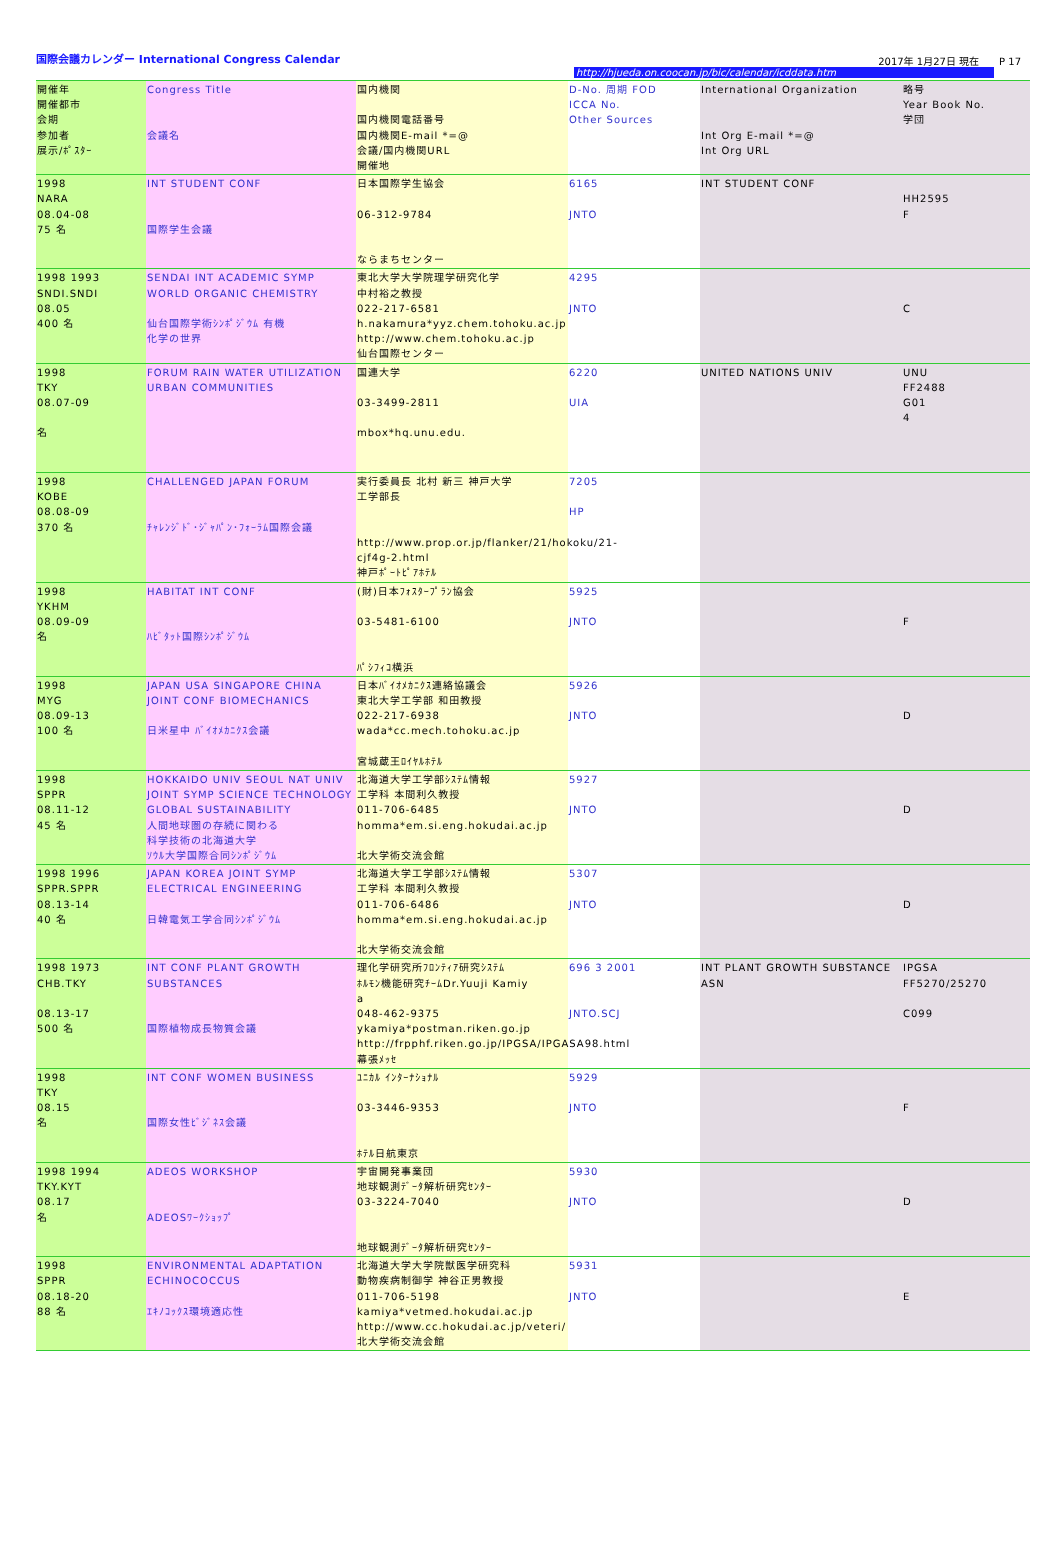国際会議カレンダー International Congress Calendar 2017年 1月27日 現在　　P 17
http://hjueda.on.coocan.jp/bic/calendar/icddata.htm
| 開催年 開催都市 会期 参加者 展示/ﾎﾟｽﾀｰ | Congress Title 会議名 | 国内機関 国内機関電話番号 国内機関E-mail *=@ 会議/国内機関URL 開催地 | D-No. 周期 FOD ICCA No. Other Sources | International Organization Int Org E-mail *=@ Int Org URL | 略号 Year Book No. 学団 |
| 1998 NARA 08.04-08 75 名 | INT STUDENT CONF 国際学生会議 | 日本国際学生協会 06-312-9784 ならまちセンター | 6165 JNTO | INT STUDENT CONF | HH2595 F |
| 1998 1993 SNDI.SNDI 08.05 400 名 | SENDAI INT ACADEMIC SYMP WORLD ORGANIC CHEMISTRY 仙台国際学術ｼﾝﾎﾟｼﾞｳﾑ 有機 化学の世界 | 東北大学大学院理学研究化学 中村裕之教授 022-217-6581 h.nakamura*yyz.chem.tohoku.ac.jp http://www.chem.tohoku.ac.jp 仙台国際センター | 4295 JNTO | | C |
| 1998 TKY 08.07-09 名 | FORUM RAIN WATER UTILIZATION URBAN COMMUNITIES | 国連大学 03-3499-2811 mbox*hq.unu.edu. | 6220 UIA | UNITED NATIONS UNIV | UNU FF2488 G01 4 |
| 1998 KOBE 08.08-09 370 名 | CHALLENGED JAPAN FORUM ﾁｬﾚﾝｼﾞﾄﾞ･ｼﾞｬﾊﾟﾝ･ﾌｫｰﾗﾑ国際会議 | 実行委員長 北村 新三 神戸大学 工学部長 http://www.prop.or.jp/flanker/21/hokoku/21-cjf4g-2.html 神戸ﾎﾟｰﾄﾋﾟｱﾎﾃﾙ | 7205 HP | | |
| 1998 YKHM 08.09-09 名 | HABITAT INT CONF ﾊﾋﾞﾀｯﾄ国際ｼﾝﾎﾟｼﾞｳﾑ | (財)日本ﾌｫｽﾀｰﾌﾟﾗﾝ協会 03-5481-6100 ﾊﾟｼﾌｨｺ横浜 | 5925 JNTO | | F |
| 1998 MYG 08.09-13 100 名 | JAPAN USA SINGAPORE CHINA JOINT CONF BIOMECHANICS 日米星中 ﾊﾞｲｵﾒｶﾆｸｽ会議 | 日本ﾊﾞｲｵﾒｶﾆｸｽ連絡協議会 東北大学工学部 和田教授 022-217-6938 wada*cc.mech.tohoku.ac.jp 宮城蔵王ﾛｲﾔﾙﾎﾃﾙ | 5926 JNTO | | D |
| 1998 SPPR 08.11-12 45 名 | HOKKAIDO UNIV SEOUL NAT UNIV JOINT SYMP SCIENCE TECHNOLOGY GLOBAL SUSTAINABILITY 人間地球圏の存続に関わる 科学技術の北海道大学 ｿｳﾙ大学国際合同ｼﾝﾎﾟｼﾞｳﾑ | 北海道大学工学部ｼｽﾃﾑ情報 工学科 本間利久教授 011-706-6485 homma*em.si.eng.hokudai.ac.jp 北大学術交流会館 | 5927 JNTO | | D |
| 1998 1996 SPPR.SPPR 08.13-14 40 名 | JAPAN KOREA JOINT SYMP ELECTRICAL ENGINEERING 日韓電気工学合同ｼﾝﾎﾟｼﾞｳﾑ | 北海道大学工学部ｼｽﾃﾑ情報 工学科 本間利久教授 011-706-6486 homma*em.si.eng.hokudai.ac.jp 北大学術交流会館 | 5307 JNTO | | D |
| 1998 1973 CHB.TKY 08.13-17 500 名 | INT CONF PLANT GROWTH SUBSTANCES 国際植物成長物質会議 | 理化学研究所ﾌﾛﾝﾃｨｱ研究ｼｽﾃﾑ ﾎﾙﾓﾝ機能研究ﾁｰﾑDr.Yuuji Kamiy a 048-462-9375 ykamiya*postman.riken.go.jp http://frpphf.riken.go.jp/IPGSA/IPGASA98.html 幕張ﾒｯｾ | 696 3 2001 JNTO.SCJ | INT PLANT GROWTH SUBSTANCE ASN | IPGSA FF5270/25270 C099 |
| 1998 TKY 08.15 名 | INT CONF WOMEN BUSINESS 国際女性ﾋﾞｼﾞﾈｽ会議 | ﾕﾆｶﾙ ｲﾝﾀｰﾅｼｮﾅﾙ 03-3446-9353 ﾎﾃﾙ日航東京 | 5929 JNTO | | F |
| 1998 1994 TKY.KYT 08.17 名 | ADEOS WORKSHOP ADEOSﾜｰｸｼｮｯﾌﾟ | 宇宙開発事業団 地球観測ﾃﾞｰﾀ解析研究ｾﾝﾀｰ 03-3224-7040 地球観測ﾃﾞｰﾀ解析研究ｾﾝﾀｰ | 5930 JNTO | | D |
| 1998 SPPR 08.18-20 88 名 | ENVIRONMENTAL ADAPTATION ECHINOCOCCUS ｴｷﾉｺｯｸｽ環境適応性 | 北海道大学大学院獣医学研究科 動物疾病制御学 神谷正男教授 011-706-5198 kamiya*vetmed.hokudai.ac.jp http://www.cc.hokudai.ac.jp/veteri/ 北大学術交流会館 | 5931 JNTO | | E |